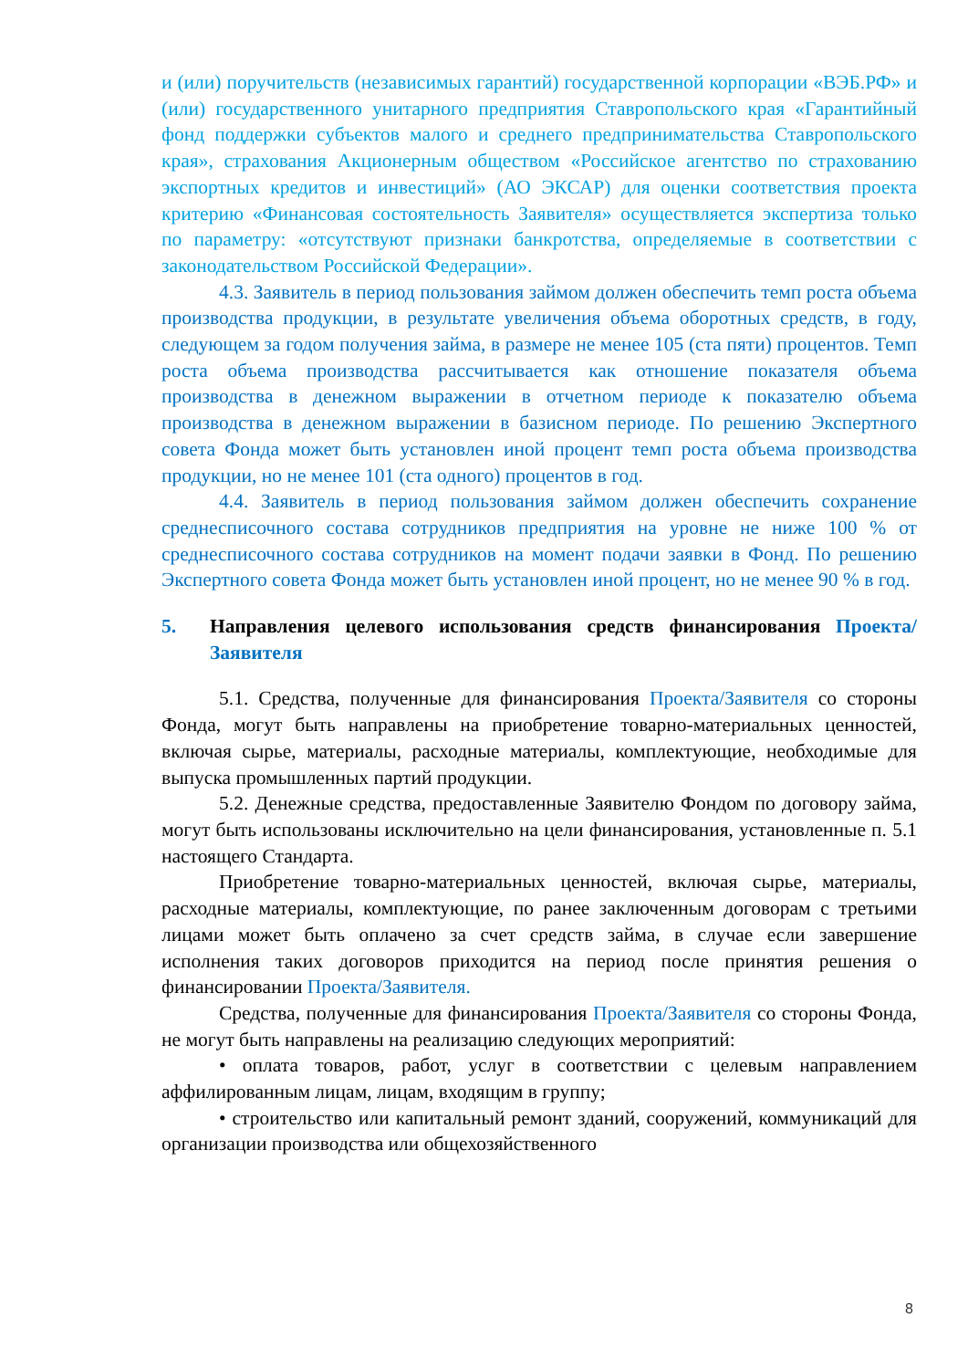и (или) поручительств (независимых гарантий) государственной корпорации «ВЭБ.РФ» и (или) государственного унитарного предприятия Ставропольского края «Гарантийный фонд поддержки субъектов малого и среднего предпринимательства Ставропольского края», страхования Акционерным обществом «Российское агентство по страхованию экспортных кредитов и инвестиций» (АО ЭКСАР) для оценки соответствия проекта критерию «Финансовая состоятельность Заявителя» осуществляется экспертиза только по параметру: «отсутствуют признаки банкротства, определяемые в соответствии с законодательством Российской Федерации».
4.3. Заявитель в период пользования займом должен обеспечить темп роста объема производства продукции, в результате увеличения объема оборотных средств, в году, следующем за годом получения займа, в размере не менее 105 (ста пяти) процентов. Темп роста объема производства рассчитывается как отношение показателя объема производства в денежном выражении в отчетном периоде к показателю объема производства в денежном выражении в базисном периоде. По решению Экспертного совета Фонда может быть установлен иной процент темп роста объема производства продукции, но не менее 101 (ста одного) процентов в год.
4.4. Заявитель в период пользования займом должен обеспечить сохранение среднесписочного состава сотрудников предприятия на уровне не ниже 100 % от среднесписочного состава сотрудников на момент подачи заявки в Фонд. По решению Экспертного совета Фонда может быть установлен иной процент, но не менее 90 % в год.
5. Направления целевого использования средств финансирования Проекта/Заявителя
5.1. Средства, полученные для финансирования Проекта/Заявителя со стороны Фонда, могут быть направлены на приобретение товарно-материальных ценностей, включая сырье, материалы, расходные материалы, комплектующие, необходимые для выпуска промышленных партий продукции.
5.2. Денежные средства, предоставленные Заявителю Фондом по договору займа, могут быть использованы исключительно на цели финансирования, установленные п. 5.1 настоящего Стандарта.
Приобретение товарно-материальных ценностей, включая сырье, материалы, расходные материалы, комплектующие, по ранее заключенным договорам с третьими лицами может быть оплачено за счет средств займа, в случае если завершение исполнения таких договоров приходится на период после принятия решения о финансировании Проекта/Заявителя.
Средства, полученные для финансирования Проекта/Заявителя со стороны Фонда, не могут быть направлены на реализацию следующих мероприятий:
• оплата товаров, работ, услуг в соответствии с целевым направлением аффилированным лицам, лицам, входящим в группу;
• строительство или капитальный ремонт зданий, сооружений, коммуникаций для организации производства или общехозяйственного
8